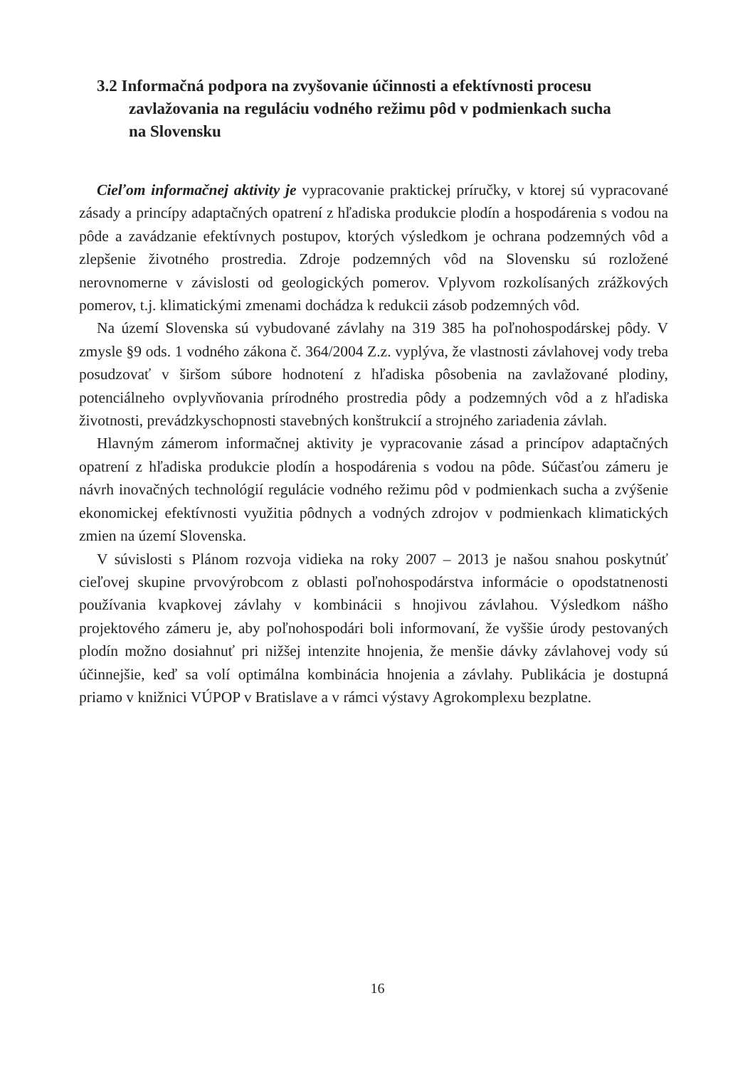3.2 Informačná podpora na zvyšovanie účinnosti a efektívnosti procesu zavlažovania na reguláciu vodného režimu pôd v podmienkach sucha na Slovensku
Cieľom informačnej aktivity je vypracovanie praktickej príručky, v ktorej sú vypracované zásady a princípy adaptačných opatrení z hľadiska produkcie plodín a hospodárenia s vodou na pôde a zavádzanie efektívnych postupov, ktorých výsledkom je ochrana podzemných vôd a zlepšenie životného prostredia. Zdroje podzemných vôd na Slovensku sú rozložené nerovnomerne v závislosti od geologických pomerov. Vplyvom rozkolísaných zrážkových pomerov, t.j. klimatickými zmenami dochádza k redukcii zásob podzemných vôd.
Na území Slovenska sú vybudované závlahy na 319 385 ha poľnohospodárskej pôdy. V zmysle §9 ods. 1 vodného zákona č. 364/2004 Z.z. vyplýva, že vlastnosti závlahovej vody treba posudzovať v širšom súbore hodnotení z hľadiska pôsobenia na zavlažované plodiny, potenciálneho ovplyvňovania prírodného prostredia pôdy a podzemných vôd a z hľadiska životnosti, prevádzkyschopnosti stavebných konštrukcií a strojného zariadenia závlah.
Hlavným zámerom informačnej aktivity je vypracovanie zásad a princípov adaptačných opatrení z hľadiska produkcie plodín a hospodárenia s vodou na pôde. Súčasťou zámeru je návrh inovačných technológií regulácie vodného režimu pôd v podmienkach sucha a zvýšenie ekonomickej efektívnosti využitia pôdnych a vodných zdrojov v podmienkach klimatických zmien na území Slovenska.
V súvislosti s Plánom rozvoja vidieka na roky 2007 – 2013 je našou snahou poskytnúť cieľovej skupine prvovýrobcom z oblasti poľnohospodárstva informácie o opodstatnenosti používania kvapkovej závlahy v kombinácii s hnojivou závlahou. Výsledkom nášho projektového zámeru je, aby poľnohospodári boli informovaní, že vyššie úrody pestovaných plodín možno dosiahnuť pri nižšej intenzite hnojenia, že menšie dávky závlahovej vody sú účinnejšie, keď sa volí optimálna kombinácia hnojenia a závlahy. Publikácia je dostupná priamo v knižnici VÚPOP v Bratislave a v rámci výstavy Agrokomplexu bezplatne.
16